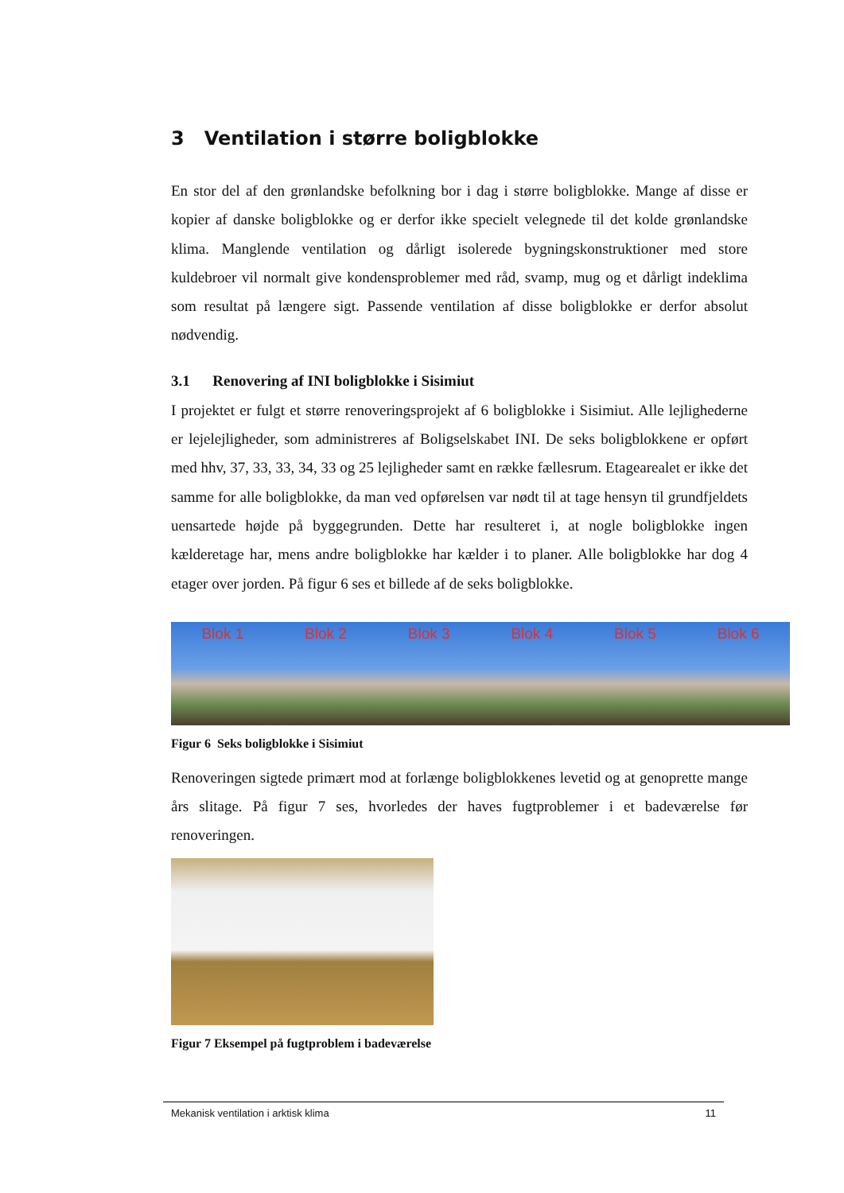3 Ventilation i større boligblokke
En stor del af den grønlandske befolkning bor i dag i større boligblokke. Mange af disse er kopier af danske boligblokke og er derfor ikke specielt velegnede til det kolde grønlandske klima. Manglende ventilation og dårligt isolerede bygningskonstruktioner med store kuldebroer vil normalt give kondensproblemer med råd, svamp, mug og et dårligt indeklima som resultat på længere sigt. Passende ventilation af disse boligblokke er derfor absolut nødvendig.
3.1 Renovering af INI boligblokke i Sisimiut
I projektet er fulgt et større renoveringsprojekt af 6 boligblokke i Sisimiut. Alle lejlighederne er lejelejligheder, som administreres af Boligselskabet INI. De seks boligblokkene er opført med hhv, 37, 33, 33, 34, 33 og 25 lejligheder samt en række fællesrum. Etagearealet er ikke det samme for alle boligblokke, da man ved opførelsen var nødt til at tage hensyn til grundfjeldets uensartede højde på byggegrunden. Dette har resulteret i, at nogle boligblokke ingen kælderetage har, mens andre boligblokke har kælder i to planer. Alle boligblokke har dog 4 etager over jorden. På figur 6 ses et billede af de seks boligblokke.
Blok 1 Blok 2 Blok 3 Blok 4 Blok 5 Blok 6
Figur 6 Seks boligblokke i Sisimiut
Renoveringen sigtede primært mod at forlænge boligblokkenes levetid og at genoprette mange års slitage. På figur 7 ses, hvorledes der haves fugtproblemer i et badeværelse før renoveringen.
Figur 7 Eksempel på fugtproblem i badeværelse
Mekanisk ventilation i arktisk klima 11